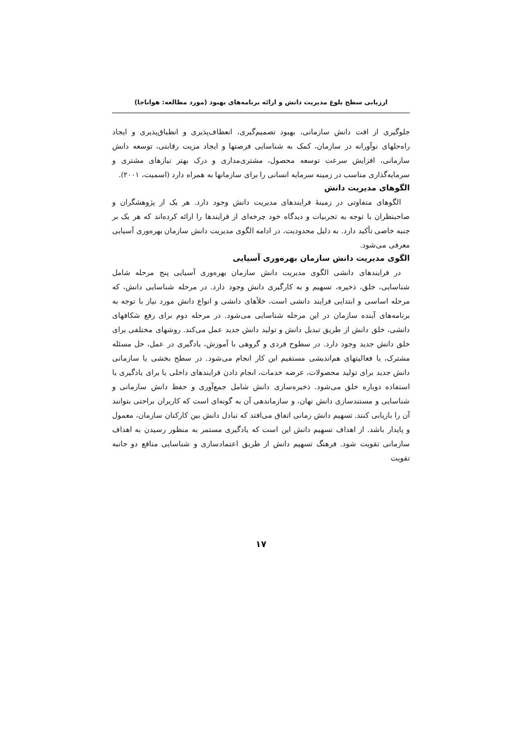ارزیابی سطح بلوغ مدیریت دانش و ارائه برنامه‌های بهبود (مورد مطالعه: هواناجا)
جلوگیری از افت دانش سازمانی، بهبود تصمیم‌گیری، انعطاف‌پذیری و انطباق‌پذیری و ایجاد راه‌حلهای نوآورانه در سازمان، کمک به شناسایی فرصتها و ایجاد مزیت رقابتی، توسعه دانش سازمانی، افزایش سرعت توسعه محصول، مشتری‌مداری و درک بهتر نیازهای مشتری و سرمایه‌گذاری مناسب در زمینه سرمایه انسانی را برای سازمانها به همراه دارد (اسمیت، ۲۰۰۱).
الگوهای مدیریت دانش
الگوهای متفاوتی در زمینۀ فرایندهای مدیریت دانش وجود دارد. هر یک از پژوهشگران و صاحبنظران با توجه به تجربیات و دیدگاه خود چرخه‌ای از فرایندها را ارائه کرده‌اند که هر یک بر جنبه خاصی تأکید دارد. به دلیل محدودیت، در ادامه الگوی مدیریت دانش سازمان بهره‌وری آسیایی معرفی می‌شود.
الگوی مدیریت دانش سازمان بهره‌وری آسیایی
در فرایندهای دانشی الگوی مدیریت دانش سازمان بهره‌وری آسیایی پنج مرحله شامل شناسایی، خلق، ذخیره، تسهیم و به کارگیری دانش وجود دارد. در مرحله شناسایی دانش، که مرحله اساسی و ابتدایی فرایند دانشی است، خلأهای دانشی و انواع دانش مورد نیاز با توجه به برنامه‌های آینده سازمان در این مرحله شناسایی می‌شود. در مرحله دوم برای رفع شکافهای دانشی، خلق دانش از طریق تبدیل دانش و تولید دانش جدید عمل می‌کند. روشهای مختلفی برای خلق دانش جدید وجود دارد. در سطوح فردی و گروهی با آموزش، یادگیری در عمل، حل مسئله مشترک، یا فعالیتهای هم‌اندیشی مستقیم این کار انجام می‌شود. در سطح بخشی یا سازمانی دانش جدید برای تولید محصولات، عرضه خدمات، انجام دادن فرایندهای داخلی یا برای یادگیری یا استفاده دوباره خلق می‌شود. ذخیره‌سازی دانش شامل جمع‌آوری و حفظ دانش سازمانی و شناسایی و مستندسازی دانش نهان، و سازماندهی آن به گونه‌ای است که کاربران براحتی بتوانند آن را بازیابی کنند. تسهیم دانش زمانی اتفاق می‌افتد که تبادل دانش بین کارکنان سازمان، معمول و پایدار باشد. از اهداف تسهیم دانش این است که یادگیری مستمر به منظور رسیدن به اهداف سازمانی تقویت شود. فرهنگ تسهیم دانش از طریق اعتمادسازی و شناسایی منافع دو جانبه تقویت
۱۷